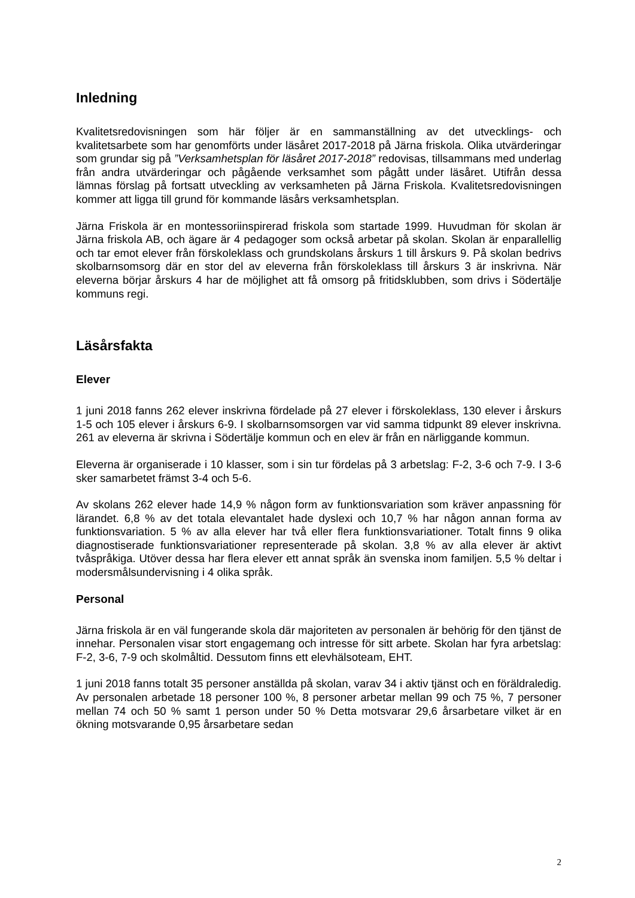Inledning
Kvalitetsredovisningen som här följer är en sammanställning av det utvecklings- och kvalitetsarbete som har genomförts under läsåret 2017-2018 på Järna friskola. Olika utvärderingar som grundar sig på ”Verksamhetsplan för läsåret 2017-2018” redovisas, tillsammans med underlag från andra utvärderingar och pågående verksamhet som pågått under läsåret. Utifrån dessa lämnas förslag på fortsatt utveckling av verksamheten på Järna Friskola. Kvalitetsredovisningen kommer att ligga till grund för kommande läsårs verksamhetsplan.
Järna Friskola är en montessoriinspirerad friskola som startade 1999. Huvudman för skolan är Järna friskola AB, och ägare är 4 pedagoger som också arbetar på skolan. Skolan är enparallellig och tar emot elever från förskoleklass och grundskolans årskurs 1 till årskurs 9. På skolan bedrivs skolbarnsomsorg där en stor del av eleverna från förskoleklass till årskurs 3 är inskrivna. När eleverna börjar årskurs 4 har de möjlighet att få omsorg på fritidsklubben, som drivs i Södertälje kommuns regi.
Läsårsfakta
Elever
1 juni 2018 fanns 262 elever inskrivna fördelade på 27 elever i förskoleklass, 130 elever i årskurs 1-5 och 105 elever i årskurs 6-9. I skolbarnsomsorgen var vid samma tidpunkt 89 elever inskrivna. 261 av eleverna är skrivna i Södertälje kommun och en elev är från en närliggande kommun.
Eleverna är organiserade i 10 klasser, som i sin tur fördelas på 3 arbetslag: F-2, 3-6 och 7-9. I 3-6 sker samarbetet främst 3-4 och 5-6.
Av skolans 262 elever hade 14,9 % någon form av funktionsvariation som kräver anpassning för lärandet. 6,8 % av det totala elevantalet hade dyslexi och 10,7 % har någon annan forma av funktionsvariation. 5 % av alla elever har två eller flera funktionsvariationer. Totalt finns 9 olika diagnostiserade funktionsvariationer representerade på skolan. 3,8 % av alla elever är aktivt tvåspråkiga. Utöver dessa har flera elever ett annat språk än svenska inom familjen. 5,5 % deltar i modersmålsundervisning i 4 olika språk.
Personal
Järna friskola är en väl fungerande skola där majoriteten av personalen är behörig för den tjänst de innehar. Personalen visar stort engagemang och intresse för sitt arbete. Skolan har fyra arbetslag: F-2, 3-6, 7-9 och skolmåltid. Dessutom finns ett elevhälsoteam, EHT.
1 juni 2018 fanns totalt 35 personer anställda på skolan, varav 34 i aktiv tjänst och en föräldraledig. Av personalen arbetade 18 personer 100 %, 8 personer arbetar mellan 99 och 75 %, 7 personer mellan 74 och 50 % samt 1 person under 50 % Detta motsvarar 29,6 årsarbetare vilket är en ökning motsvarande 0,95 årsarbetare sedan
2